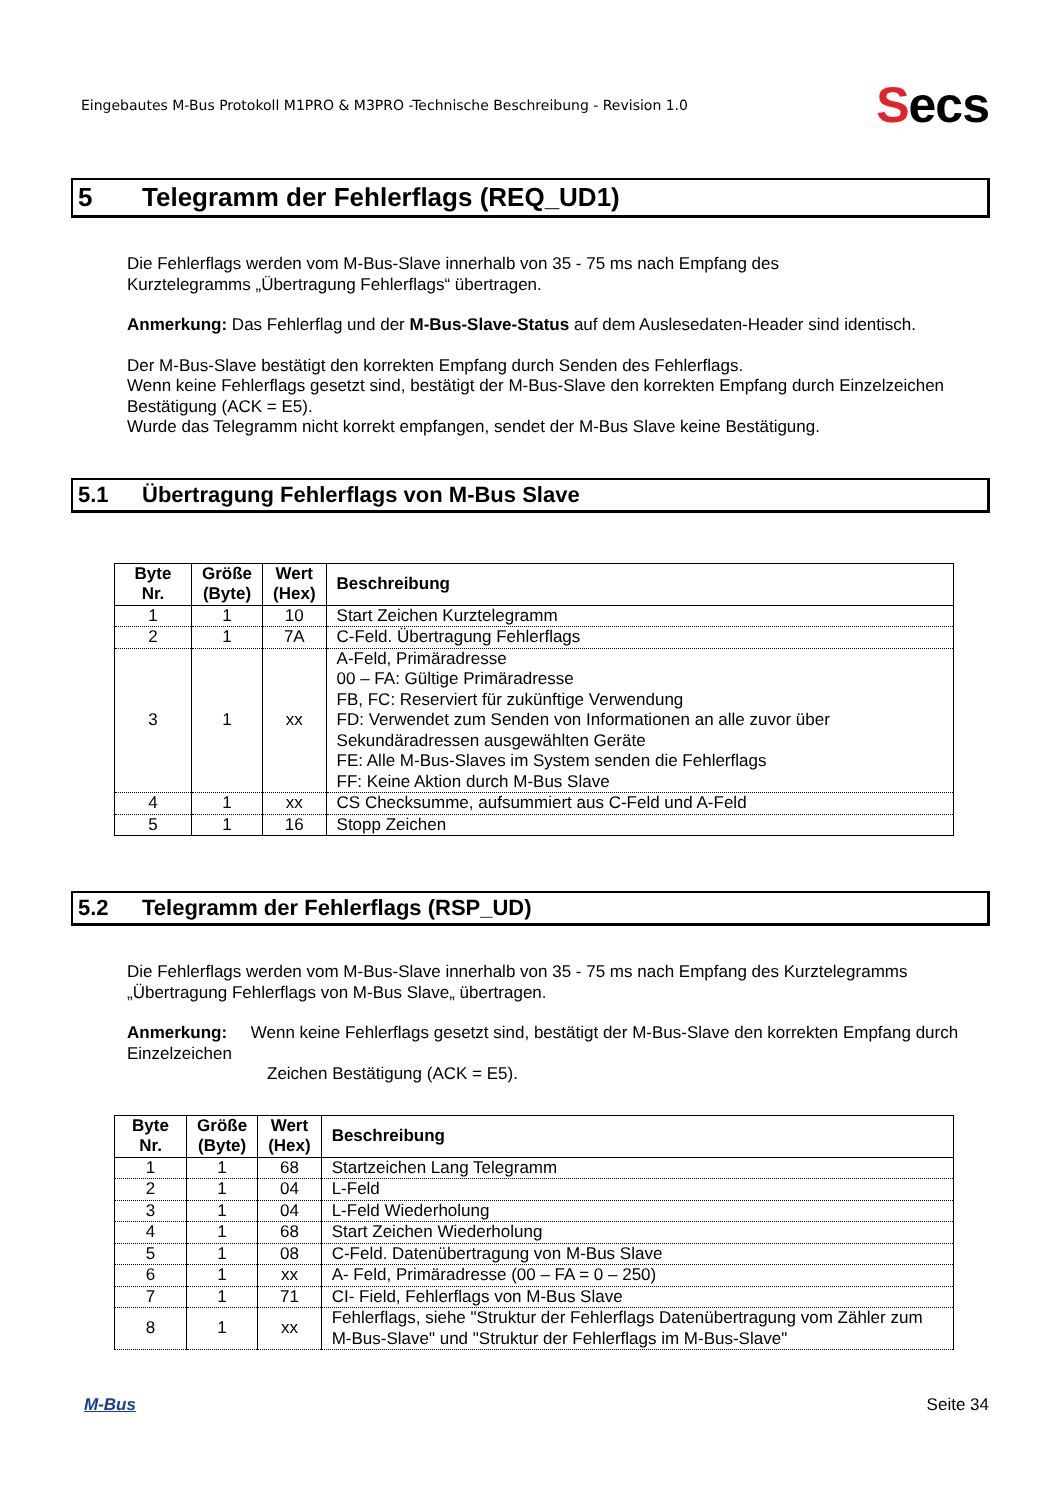Eingebautes M-Bus Protokoll M1PRO & M3PRO -Technische Beschreibung - Revision 1.0
Secs
5 Telegramm der Fehlerflags (REQ_UD1)
Die Fehlerflags werden vom M-Bus-Slave innerhalb von 35 - 75 ms nach Empfang des
Kurztelegramms „Übertragung Fehlerflags“ übertragen.
Anmerkung: Das Fehlerflag und der M-Bus-Slave-Status auf dem Auslesedaten-Header sind identisch.
Der M-Bus-Slave bestätigt den korrekten Empfang durch Senden des Fehlerflags.
Wenn keine Fehlerflags gesetzt sind, bestätigt der M-Bus-Slave den korrekten Empfang durch Einzelzeichen Bestätigung (ACK = E5).
Wurde das Telegramm nicht korrekt empfangen, sendet der M-Bus Slave keine Bestätigung.
5.1 Übertragung Fehlerflags von M-Bus Slave
| Byte Nr. | Größe (Byte) | Wert (Hex) | Beschreibung |
| --- | --- | --- | --- |
| 1 | 1 | 10 | Start Zeichen Kurztelegramm |
| 2 | 1 | 7A | C-Feld. Übertragung Fehlerflags |
| 3 | 1 | xx | A-Feld, Primäradresse 00 – FA: Gültige Primäradresse FB, FC: Reserviert für zukünftige Verwendung FD: Verwendet zum Senden von Informationen an alle zuvor über Sekundäradressen ausgewählten Geräte FE: Alle M-Bus-Slaves im System senden die Fehlerflags FF: Keine Aktion durch M-Bus Slave |
| 4 | 1 | xx | CS Checksumme, aufsummiert aus C-Feld und A-Feld |
| 5 | 1 | 16 | Stopp Zeichen |
5.2 Telegramm der Fehlerflags (RSP_UD)
Die Fehlerflags werden vom M-Bus-Slave innerhalb von 35 - 75 ms nach Empfang des Kurztelegramms „Übertragung Fehlerflags von M-Bus Slave„ übertragen.
Anmerkung: Wenn keine Fehlerflags gesetzt sind, bestätigt der M-Bus-Slave den korrekten Empfang durch Einzelzeichen
Zeichen Bestätigung (ACK = E5).
| Byte Nr. | Größe (Byte) | Wert (Hex) | Beschreibung |
| --- | --- | --- | --- |
| 1 | 1 | 68 | Startzeichen Lang Telegramm |
| 2 | 1 | 04 | L-Feld |
| 3 | 1 | 04 | L-Feld Wiederholung |
| 4 | 1 | 68 | Start Zeichen Wiederholung |
| 5 | 1 | 08 | C-Feld. Datenübertragung von M-Bus Slave |
| 6 | 1 | xx | A- Feld, Primäradresse (00 – FA = 0 – 250) |
| 7 | 1 | 71 | CI- Field, Fehlerflags von M-Bus Slave |
| 8 | 1 | xx | Fehlerflags, siehe "Struktur der Fehlerflags Datenübertragung vom Zähler zum M-Bus-Slave" und "Struktur der Fehlerflags im M-Bus-Slave" |
M-Bus Seite 34